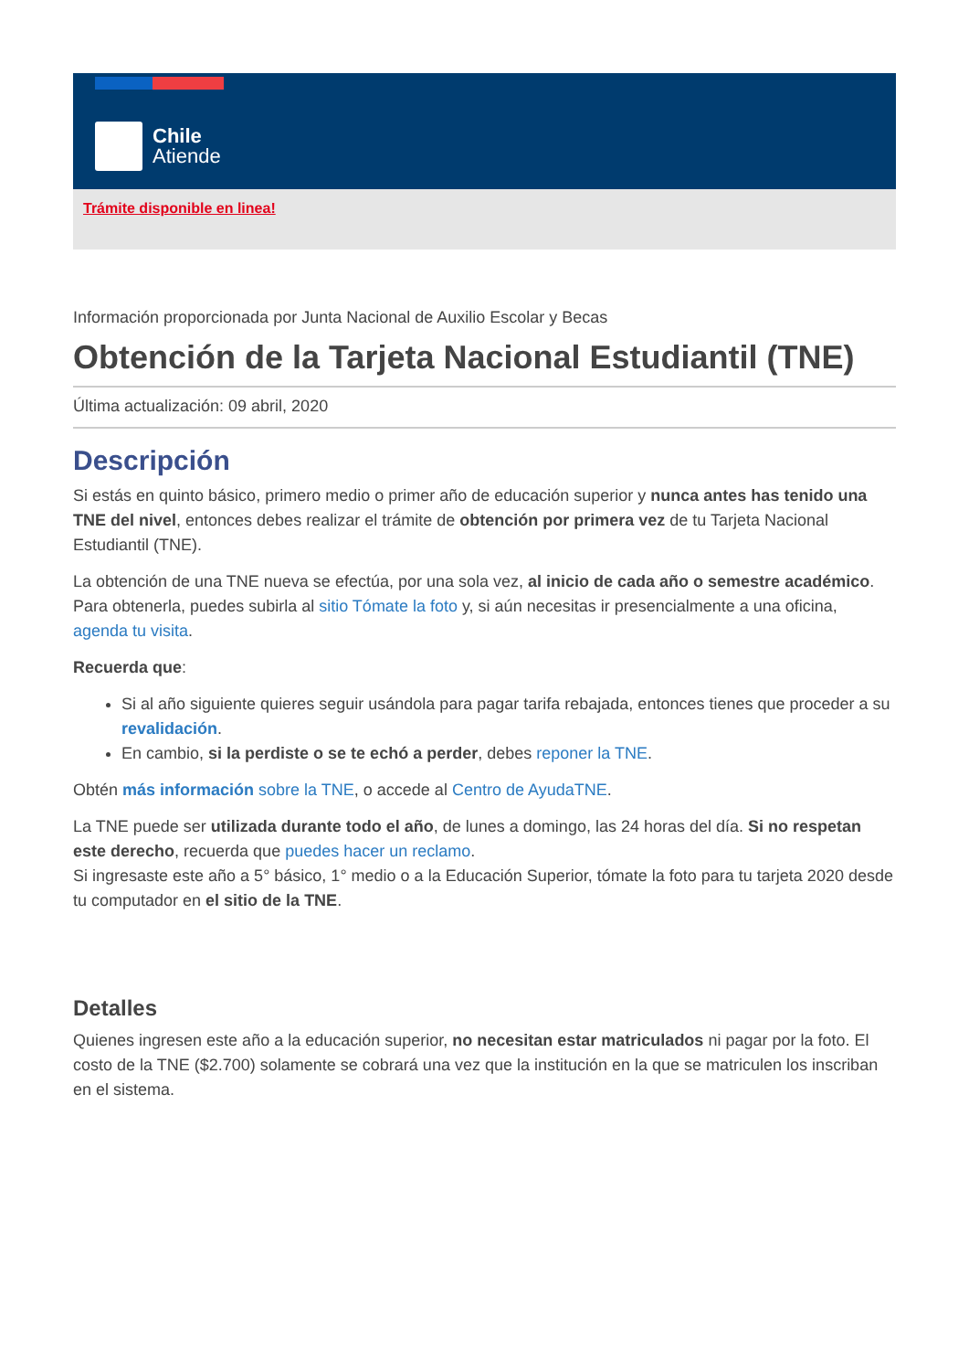Chile
Atiende
Trámite disponible en linea!
Información proporcionada por Junta Nacional de Auxilio Escolar y Becas
Obtención de la Tarjeta Nacional Estudiantil (TNE)
Última actualización: 09 abril, 2020
Descripción
Si estás en quinto básico, primero medio o primer año de educación superior y nunca antes has tenido una TNE del nivel, entonces debes realizar el trámite de obtención por primera vez de tu Tarjeta Nacional Estudiantil (TNE).
La obtención de una TNE nueva se efectúa, por una sola vez, al inicio de cada año o semestre académico. Para obtenerla, puedes subirla al sitio Tómate la foto y, si aún necesitas ir presencialmente a una oficina, agenda tu visita.
Recuerda que:
Si al año siguiente quieres seguir usándola para pagar tarifa rebajada, entonces tienes que proceder a su revalidación.
En cambio, si la perdiste o se te echó a perder, debes reponer la TNE.
Obtén más información sobre la TNE, o accede al Centro de AyudaTNE.
La TNE puede ser utilizada durante todo el año, de lunes a domingo, las 24 horas del día. Si no respetan este derecho, recuerda que puedes hacer un reclamo.
Si ingresaste este año a 5° básico, 1° medio o a la Educación Superior, tómate la foto para tu tarjeta 2020 desde tu computador en el sitio de la TNE.
Detalles
Quienes ingresen este año a la educación superior, no necesitan estar matriculados ni pagar por la foto. El costo de la TNE ($2.700) solamente se cobrará una vez que la institución en la que se matriculen los inscriban en el sistema.